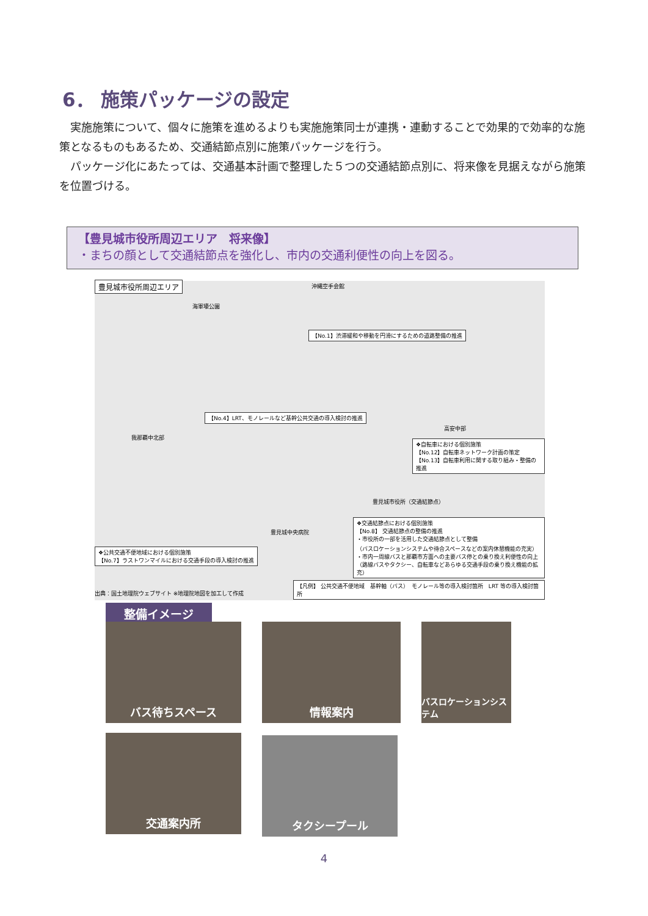6． 施策パッケージの設定
　実施施策について、個々に施策を進めるよりも実施施策同士が連携・連動することで効果的で効率的な施策となるものもあるため、交通結節点別に施策パッケージを行う。
　パッケージ化にあたっては、交通基本計画で整理した５つの交通結節点別に、将来像を見据えながら施策を位置づける。
【豊見城市役所周辺エリア　将来像】
・まちの顔として交通結節点を強化し、市内の交通利便性の向上を図る。
豊見城市役所周辺エリア
【No.1】渋滞緩和や移動を円滑にするための道路整備の推進
【No.4】LRT、モノレールなど基幹公共交通の導入検討の推進
❖自転車における個別施策
【No.12】自転車ネットワーク計画の策定
【No.13】自転車利用に関する取り組み・整備の推進
❖公共交通不便地域における個別施策
【No.7】ラストワンマイルにおける交通手段の導入検討の推進
❖交通結節点における個別施策
【No.8】 交通結節点の整備の推進
・市役所の一部を活用した交通結節点として整備
（バスロケーションシステムや待合スペースなどの案内休憩機能の充実）
・市内一周線バスと那覇市方面への主要バス停との乗り換え利便性の向上
（路線バスやタクシー、自転車などあらゆる交通手段の乗り換え機能の拡充）
【凡例】 公共交通不便地域　基幹軸（バス）　モノレール等の導入検討箇所　LRT 等の導入検討箇所
沖縄空手会館
海軍壕公園
我那覇中北部
高安中部
豊見城市役所（交通結節点）
豊見城中央病院
出典：国土地理院ウェブサイト ※地理院地図を加工して作成
整備イメージ
バス待ちスペース 情報案内
バスロケーションシステム
交通案内所 タクシープール
4